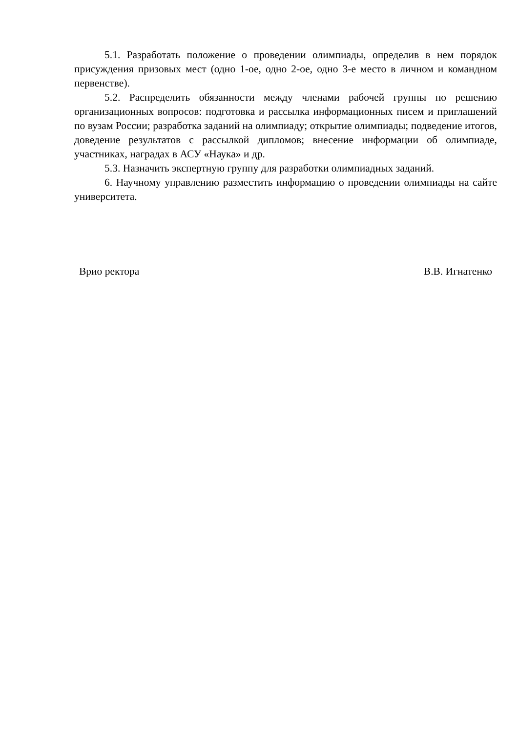5.1. Разработать положение о проведении олимпиады, определив в нем порядок присуждения призовых мест (одно 1-ое, одно 2-ое, одно 3-е место в личном и командном первенстве).
5.2. Распределить обязанности между членами рабочей группы по решению организационных вопросов: подготовка и рассылка информационных писем и приглашений по вузам России; разработка заданий на олимпиаду; открытие олимпиады; подведение итогов, доведение результатов с рассылкой дипломов; внесение информации об олимпиаде, участниках, наградах в АСУ «Наука» и др.
5.3. Назначить экспертную группу для разработки олимпиадных заданий.
6. Научному управлению разместить информацию о проведении олимпиады на сайте университета.
Врио ректора В.В. Игнатенко